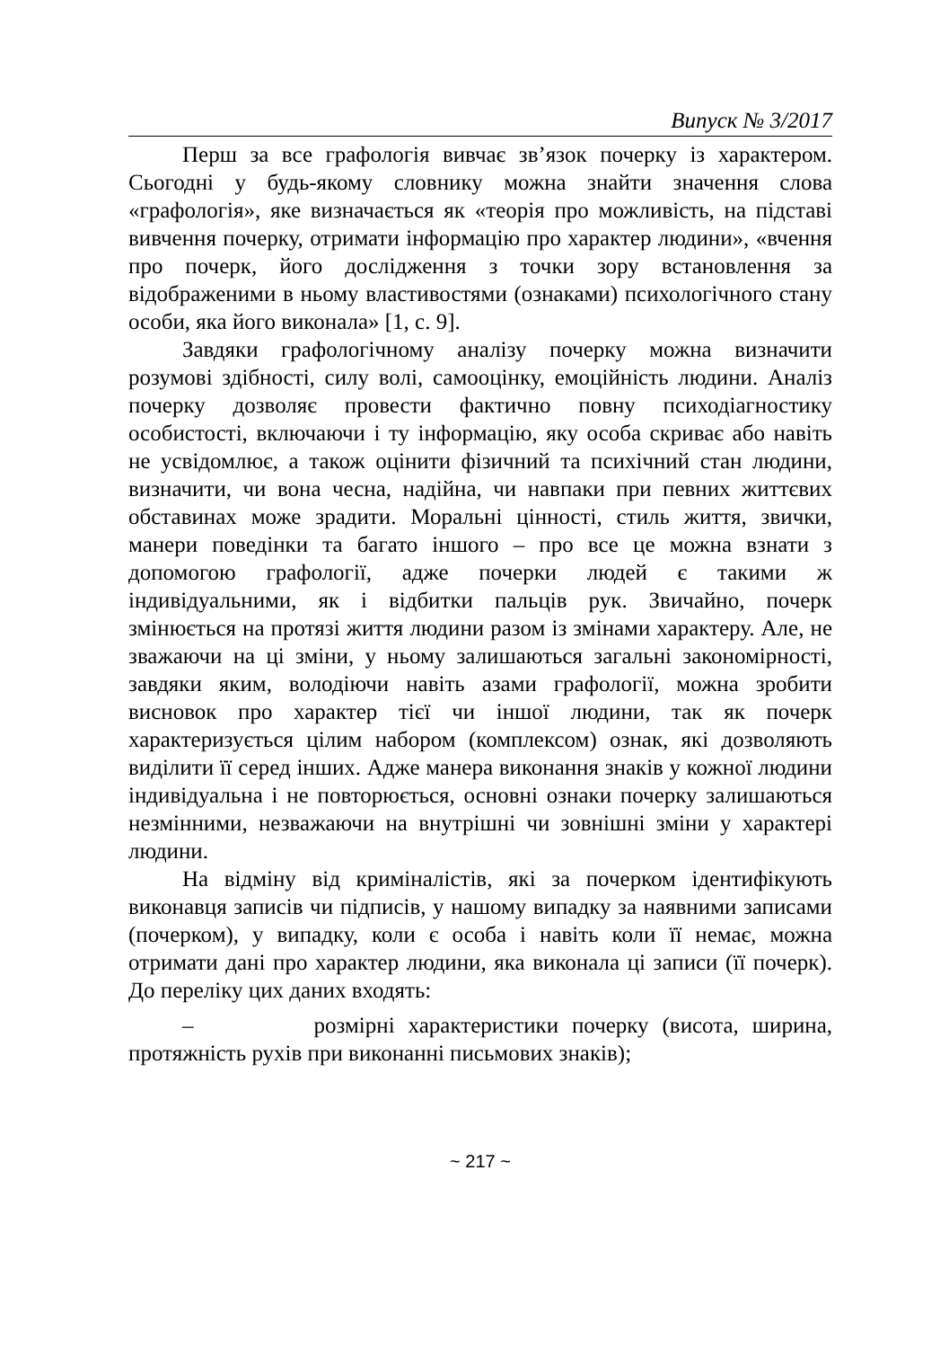Випуск № 3/2017
Перш за все графологія вивчає зв’язок почерку із характером. Сьогодні у будь-якому словнику можна знайти значення слова «графологія», яке визначається як «теорія про можливість, на підставі вивчення почерку, отримати інформацію про характер людини», «вчення про почерк, його дослідження з точки зору встановлення за відображеними в ньому властивостями (ознаками) психологічного стану особи, яка його виконала» [1, с. 9].
Завдяки графологічному аналізу почерку можна визначити розумові здібності, силу волі, самооцінку, емоційність людини. Аналіз почерку дозволяє провести фактично повну психодіагностику особистості, включаючи і ту інформацію, яку особа скриває або навіть не усвідомлює, а також оцінити фізичний та психічний стан людини, визначити, чи вона чесна, надійна, чи навпаки при певних життєвих обставинах може зрадити. Моральні цінності, стиль життя, звички, манери поведінки та багато іншого – про все це можна взнати з допомогою графології, адже почерки людей є такими ж індивідуальними, як і відбитки пальців рук. Звичайно, почерк змінюється на протязі життя людини разом із змінами характеру. Але, не зважаючи на ці зміни, у ньому залишаються загальні закономірності, завдяки яким, володіючи навіть азами графології, можна зробити висновок про характер тієї чи іншої людини, так як почерк характеризується цілим набором (комплексом) ознак, які дозволяють виділити її серед інших. Адже манера виконання знаків у кожної людини індивідуальна і не повторюється, основні ознаки почерку залишаються незмінними, незважаючи на внутрішні чи зовнішні зміни у характері людини.
На відміну від криміналістів, які за почерком ідентифікують виконавця записів чи підписів, у нашому випадку за наявними записами (почерком), у випадку, коли є особа і навіть коли її немає, можна отримати дані про характер людини, яка виконала ці записи (її почерк). До переліку цих даних входять:
– розмірні характеристики почерку (висота, ширина, протяжність рухів при виконанні письмових знаків);
~ 217 ~